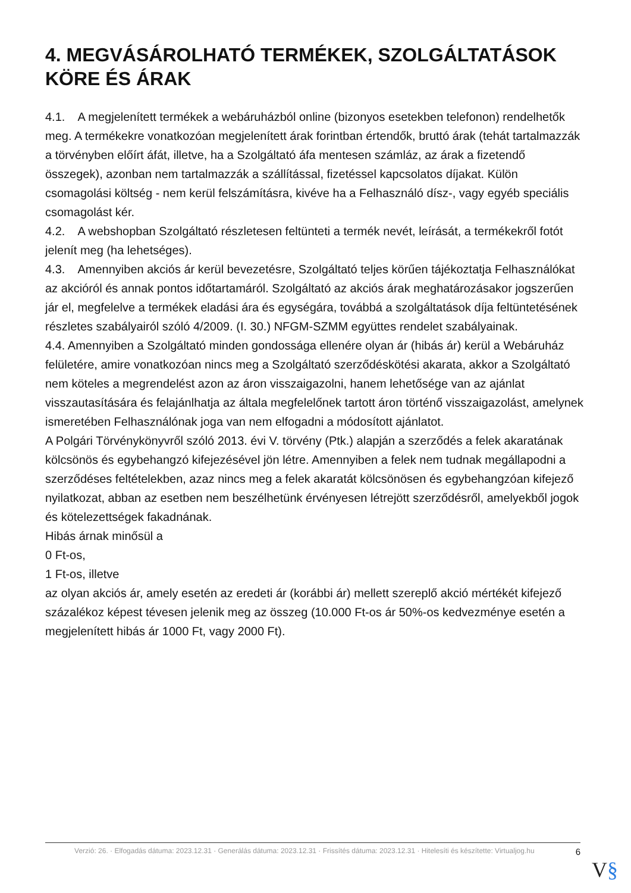4. MEGVÁSÁROLHATÓ TERMÉKEK, SZOLGÁLTATÁSOK KÖRE ÉS ÁRAK
4.1. A megjelenített termékek a webáruházból online (bizonyos esetekben telefonon) rendelhetők meg. A termékekre vonatkozóan megjelenített árak forintban értendők, bruttó árak (tehát tartalmazzák a törvényben előírt áfát, illetve, ha a Szolgáltató áfa mentesen számláz, az árak a fizetendő összegek), azonban nem tartalmazzák a szállítással, fizetéssel kapcsolatos díjakat. Külön csomagolási költség - nem kerül felszámításra, kivéve ha a Felhasználó dísz-, vagy egyéb speciális csomagolást kér.
4.2. A webshopban Szolgáltató részletesen feltünteti a termék nevét, leírását, a termékekről fotót jelenít meg (ha lehetséges).
4.3. Amennyiben akciós ár kerül bevezetésre, Szolgáltató teljes körűen tájékoztatja Felhasználókat az akcióról és annak pontos időtartamáról. Szolgáltató az akciós árak meghatározásakor jogszerűen jár el, megfelelve a termékek eladási ára és egységára, továbbá a szolgáltatások díja feltüntetésének részletes szabályairól szóló 4/2009. (I. 30.) NFGM-SZMM együttes rendelet szabályainak.
4.4. Amennyiben a Szolgáltató minden gondossága ellenére olyan ár (hibás ár) kerül a Webáruház felületére, amire vonatkozóan nincs meg a Szolgáltató szerződéskötési akarata, akkor a Szolgáltató nem köteles a megrendelést azon az áron visszaigazolni, hanem lehetősége van az ajánlat visszautasítására és felajánlhatja az általa megfelelőnek tartott áron történő visszaigazolást, amelynek ismeretében Felhasználónak joga van nem elfogadni a módosított ajánlatot.
A Polgári Törvénykönyvről szóló 2013. évi V. törvény (Ptk.) alapján a szerződés a felek akaratának kölcsönös és egybehangzó kifejezésével jön létre. Amennyiben a felek nem tudnak megállapodni a szerződéses feltételekben, azaz nincs meg a felek akaratát kölcsönösen és egybehangzóan kifejező nyilatkozat, abban az esetben nem beszélhetünk érvényesen létrejött szerződésről, amelyekből jogok és kötelezettségek fakadnának.
Hibás árnak minősül a
0 Ft-os,
1 Ft-os, illetve
az olyan akciós ár, amely esetén az eredeti ár (korábbi ár) mellett szereplő akció mértékét kifejező százalékoz képest tévesen jelenik meg az összeg (10.000 Ft-os ár 50%-os kedvezménye esetén a megjelenített hibás ár 1000 Ft, vagy 2000 Ft).
Verzió: 26. · Elfogadás dátuma: 2023.12.31 · Generálás dátuma: 2023.12.31 · Frissítés dátuma: 2023.12.31 · Hitelesíti és készítette: Virtualjog.hu
6
V§